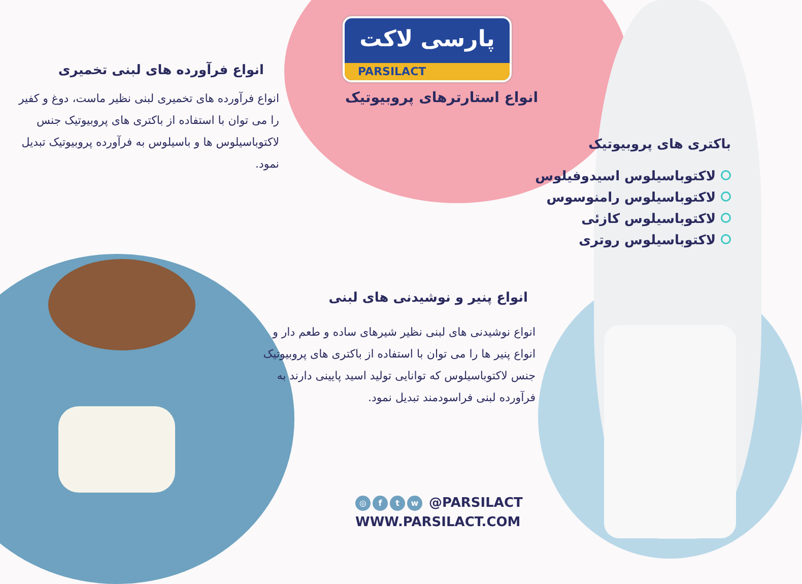پارسی لاکت
PARSILACT
انواع استارترهای پروبیوتیک
انواع فرآورده های لبنی تخمیری
انواع فرآورده های تخمیری لبنی نظیر ماست، دوغ و کفیر را می توان با استفاده از باکتری های پروبیوتیک جنس لاکتوباسیلوس ها و باسیلوس به فرآورده پروبیوتیک تبدیل نمود.
باکتری های پروبیوتیک
لاکتوباسیلوس اسیدوفیلوس
لاکتوباسیلوس رامنوسوس
لاکتوباسیلوس کازئی
لاکتوباسیلوس روتری
انواع پنیر و نوشیدنی های لبنی
انواع نوشیدنی های لبنی نظیر شیرهای ساده و طعم دار و انواع پنیر ها را می توان با استفاده از باکتری های پروبیوتیک جنس لاکتوباسیلوس که توانایی تولید اسید پایینی دارند به فرآورده لبنی فراسودمند تبدیل نمود.
◎ ftw @PARSILACT
WWW.PARSILACT.COM